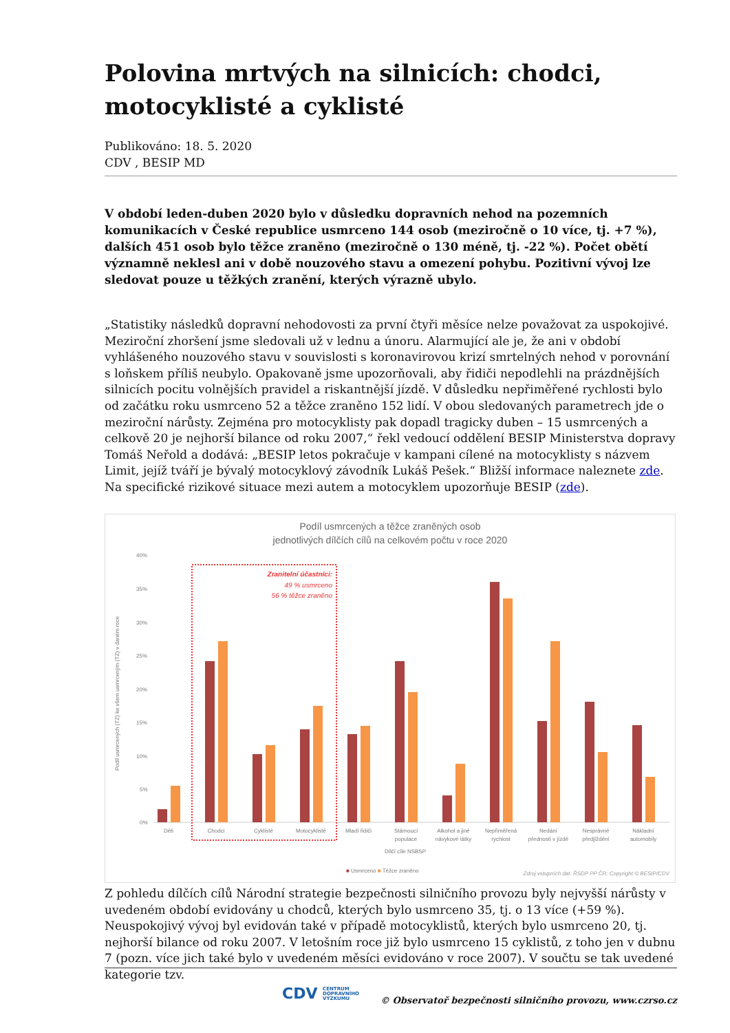Polovina mrtvých na silnicích: chodci, motocyklisté a cyklisté
Publikováno: 18. 5. 2020
CDV , BESIP MD
V období leden-duben 2020 bylo v důsledku dopravních nehod na pozemních komunikacích v České republice usmrceno 144 osob (meziročně o 10 více, tj. +7 %), dalších 451 osob bylo těžce zraněno (meziročně o 130 méně, tj. -22 %). Počet obětí významně neklesl ani v době nouzového stavu a omezení pohybu. Pozitivní vývoj lze sledovat pouze u těžkých zranění, kterých výrazně ubylo.
„Statistiky následků dopravní nehodovosti za první čtyři měsíce nelze považovat za uspokojivé. Meziroční zhoršení jsme sledovali už v lednu a únoru. Alarmující ale je, že ani v období vyhlášeného nouzového stavu v souvislosti s koronavirovou krizí smrtelných nehod v porovnání s loňskem příliš neubylo. Opakovaně jsme upozorňovali, aby řidiči nepodlehli na prázdnějších silnicích pocitu volnějších pravidel a riskantnější jízdě. V důsledku nepřiměřené rychlosti bylo od začátku roku usmrceno 52 a těžce zraněno 152 lidí. V obou sledovaných parametrech jde o meziroční nárůsty. Zejména pro motocyklisty pak dopadl tragicky duben – 15 usmrcených a celkově 20 je nejhorší bilance od roku 2007,“ řekl vedoucí oddělení BESIP Ministerstva dopravy Tomáš Neřold a dodává: „BESIP letos pokračuje v kampani cílené na motocyklisty s názvem Limit, jejíž tváří je bývalý motocyklový závodník Lukáš Pešek.“ Bližší informace naleznete zde. Na specifické rizikové situace mezi autem a motocyklem upozorňuje BESIP (zde).
Podíl usmrcených a těžce zraněných osob
jednotlivých dílčích cílů na celkovém počtu v roce 2020
40%
35%
30%
25%
20%
15%
10%
5%
0%
Zranitelní účastníci:
49 % usmrceno
56 % těžce zraněno
Děti
Chodci
Cyklisté
Motocyklisté
Mladí řidiči
Stárnoucí
populace
Alkohol a jiné
návykové látky
Nepřiměřená
rychlost
Nedání
přednosti v jízdě
Nesprávné
předjíždění
Nákladní
automobily
Dílčí cíle NSBSP
Podíl usmrcených (TZ) ke všem usmrceným (TZ) v daném roce
■ Usmrceno ■ Těžce zraněno
Zdroj vstupních dat: ŘSDP PP ČR; Copyright © BESIP/CDV
Z pohledu dílčích cílů Národní strategie bezpečnosti silničního provozu byly nejvyšší nárůsty v uvedeném období evidovány u chodců, kterých bylo usmrceno 35, tj. o 13 více (+59 %). Neuspokojivý vývoj byl evidován také v případě motocyklistů, kterých bylo usmrceno 20, tj. nejhorší bilance od roku 2007. V letošním roce již bylo usmrceno 15 cyklistů, z toho jen v dubnu 7 (pozn. více jich také bylo v uvedeném měsíci evidováno v roce 2007). V součtu se tak uvedené kategorie tzv.
CDV CENTRUM
DOPRAVNÍHO
VÝZKUMU
© Observatoř bezpečnosti silničního provozu, www.czrso.cz